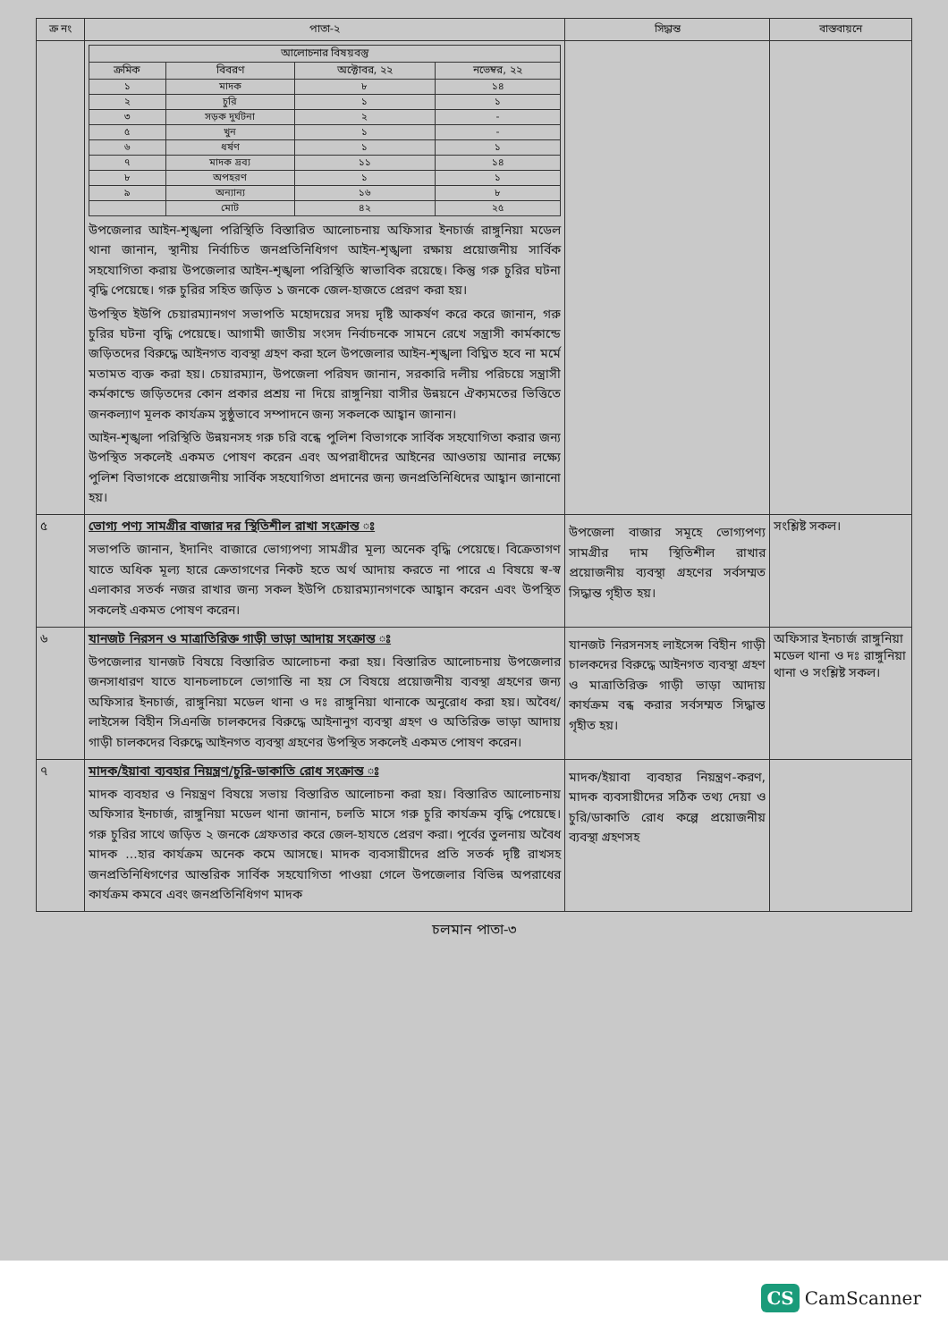| ক্র নং | পাতা-২ | সিদ্ধান্ত | বাস্তবায়নে |
| --- | --- | --- | --- |
| | / আলোচনার বিষয়বস্তু / / / / / --- / --- / --- / --- / / ক্রমিক / বিবরণ / অক্টোবর, ২২ / নভেম্বর, ২২ / / ১ / মাদক / ৮ / ১৪ / / ২ / চুরি / ১ / ১ / / ৩ / সড়ক দুর্ঘটনা / ২ / - / / ৫ / খুন / ১ / - / / ৬ / ধর্ষণ / ১ / ১ / / ৭ / মাদক দ্রব্য / ১১ / ১৪ / / ৮ / অপহরণ / ১ / ১ / / ৯ / অন্যান্য / ১৬ / ৮ / / / মোট / ৪২ / ২৫ / উপজেলার আইন-শৃঙ্খলা পরিস্থিতি বিস্তারিত আলোচনায় অফিসার ইনচার্জ রাঙ্গুনিয়া মডেল থানা জানান, স্থানীয় নির্বাচিত জনপ্রতিনিধিগণ আইন-শৃঙ্খলা রক্ষায় প্রয়োজনীয় সার্বিক সহযোগিতা করায় উপজেলার আইন-শৃঙ্খলা পরিস্থিতি স্বাভাবিক রয়েছে। কিন্তু গরু চুরির ঘটনা বৃদ্ধি পেয়েছে। গরু চুরির সহিত জড়িত ১ জনকে জেল-হাজতে প্রেরণ করা হয়। উপস্থিত ইউপি চেয়ারম্যানগণ সভাপতি মহোদয়ের সদয় দৃষ্টি আকর্ষণ করে করে জানান, গরু চুরির ঘটনা বৃদ্ধি পেয়েছে। আগামী জাতীয় সংসদ নির্বাচনকে সামনে রেখে সন্ত্রাসী কার্মকান্ডে জড়িতদের বিরুদ্ধে আইনগত ব্যবস্থা গ্রহণ করা হলে উপজেলার আইন-শৃঙ্খলা বিঘ্নিত হবে না মর্মে মতামত ব্যক্ত করা হয়। চেয়ারম্যান, উপজেলা পরিষদ জানান, সরকারি দলীয় পরিচয়ে সন্ত্রাসী কর্মকান্ডে জড়িতদের কোন প্রকার প্রশ্রয় না দিয়ে রাঙ্গুনিয়া বাসীর উন্নয়নে ঐক্যমতের ভিত্তিতে জনকল্যাণ মূলক কার্যক্রম সুষ্ঠুভাবে সম্পাদনে জন্য সকলকে আহ্বান জানান। আইন-শৃঙ্খলা পরিস্থিতি উন্নয়নসহ গরু চরি বন্ধে পুলিশ বিভাগকে সার্বিক সহযোগিতা করার জন্য উপস্থিত সকলেই একমত পোষণ করেন এবং অপরাধীদের আইনের আওতায় আনার লক্ষ্যে পুলিশ বিভাগকে প্রয়োজনীয় সার্বিক সহযোগিতা প্রদানের জন্য জনপ্রতিনিধিদের আহ্বান জানানো হয়। | | |
| ৫ | ভোগ্য পণ্য সামগ্রীর বাজার দর স্থিতিশীল রাখা সংক্রান্ত ঃ সভাপতি জানান, ইদানিং বাজারে ভোগ্যপণ্য সামগ্রীর মূল্য অনেক বৃদ্ধি পেয়েছে। বিক্রেতাগণ যাতে অধিক মূল্য হারে ক্রেতাগণের নিকট হতে অর্থ আদায় করতে না পারে এ বিষয়ে স্ব-স্ব এলাকার সতর্ক নজর রাখার জন্য সকল ইউপি চেয়ারম্যানগণকে আহ্বান করেন এবং উপস্থিত সকলেই একমত পোষণ করেন। | উপজেলা বাজার সমূহে ভোগ্যপণ্য সামগ্রীর দাম স্থিতিশীল রাখার প্রয়োজনীয় ব্যবস্থা গ্রহণের সর্বসম্মত সিদ্ধান্ত গৃহীত হয়। | সংশ্লিষ্ট সকল। |
| ৬ | যানজট নিরসন ও মাত্রাতিরিক্ত গাড়ী ভাড়া আদায় সংক্রান্ত ঃ উপজেলার যানজট বিষয়ে বিস্তারিত আলোচনা করা হয়। বিস্তারিত আলোচনায় উপজেলার জনসাধারণ যাতে যানচলাচলে ভোগান্তি না হয় সে বিষয়ে প্রয়োজনীয় ব্যবস্থা গ্রহণের জন্য অফিসার ইনচার্জ, রাঙ্গুনিয়া মডেল থানা ও দঃ রাঙ্গুনিয়া থানাকে অনুরোধ করা হয়। অবৈধ/লাইসেন্স বিহীন সিএনজি চালকদের বিরুদ্ধে আইনানুগ ব্যবস্থা গ্রহণ ও অতিরিক্ত ভাড়া আদায় গাড়ী চালকদের বিরুদ্ধে আইনগত ব্যবস্থা গ্রহণের উপস্থিত সকলেই একমত পোষণ করেন। | যানজট নিরসনসহ লাইসেন্স বিহীন গাড়ী চালকদের বিরুদ্ধে আইনগত ব্যবস্থা গ্রহণ ও মাত্রাতিরিক্ত গাড়ী ভাড়া আদায় কার্যক্রম বন্ধ করার সর্বসম্মত সিদ্ধান্ত গৃহীত হয়। | অফিসার ইনচার্জ রাঙ্গুনিয়া মডেল থানা ও দঃ রাঙ্গুনিয়া থানা ও সংশ্লিষ্ট সকল। |
| ৭ | মাদক/ইয়াবা ব্যবহার নিয়ন্ত্রণ/চুরি-ডাকাতি রোধ সংক্রান্ত ঃ মাদক ব্যবহার ও নিয়ন্ত্রণ বিষয়ে সভায় বিস্তারিত আলোচনা করা হয়। বিস্তারিত আলোচনায় অফিসার ইনচার্জ, রাঙ্গুনিয়া মডেল থানা জানান, চলতি মাসে গরু চুরি কার্যক্রম বৃদ্ধি পেয়েছে। গরু চুরির সাথে জড়িত ২ জনকে গ্রেফতার করে জেল-হাযতে প্রেরণ করা। পূর্বের তুলনায় অবৈধ মাদক ...হার কার্যক্রম অনেক কমে আসছে। মাদক ব্যবসায়ীদের প্রতি সতর্ক দৃষ্টি রাখসহ জনপ্রতিনিধিগণের আন্তরিক সার্বিক সহযোগিতা পাওয়া গেলে উপজেলার বিভিন্ন অপরাধের কার্যক্রম কমবে এবং জনপ্রতিনিধিগণ মাদক | মাদক/ইয়াবা ব্যবহার নিয়ন্ত্রণ-করণ, মাদক ব্যবসায়ীদের সঠিক তথ্য দেয়া ও চুরি/ডাকাতি রোধ কল্পে প্রয়োজনীয় ব্যবস্থা গ্রহণসহ | |
চলমান পাতা-৩
CS CamScanner